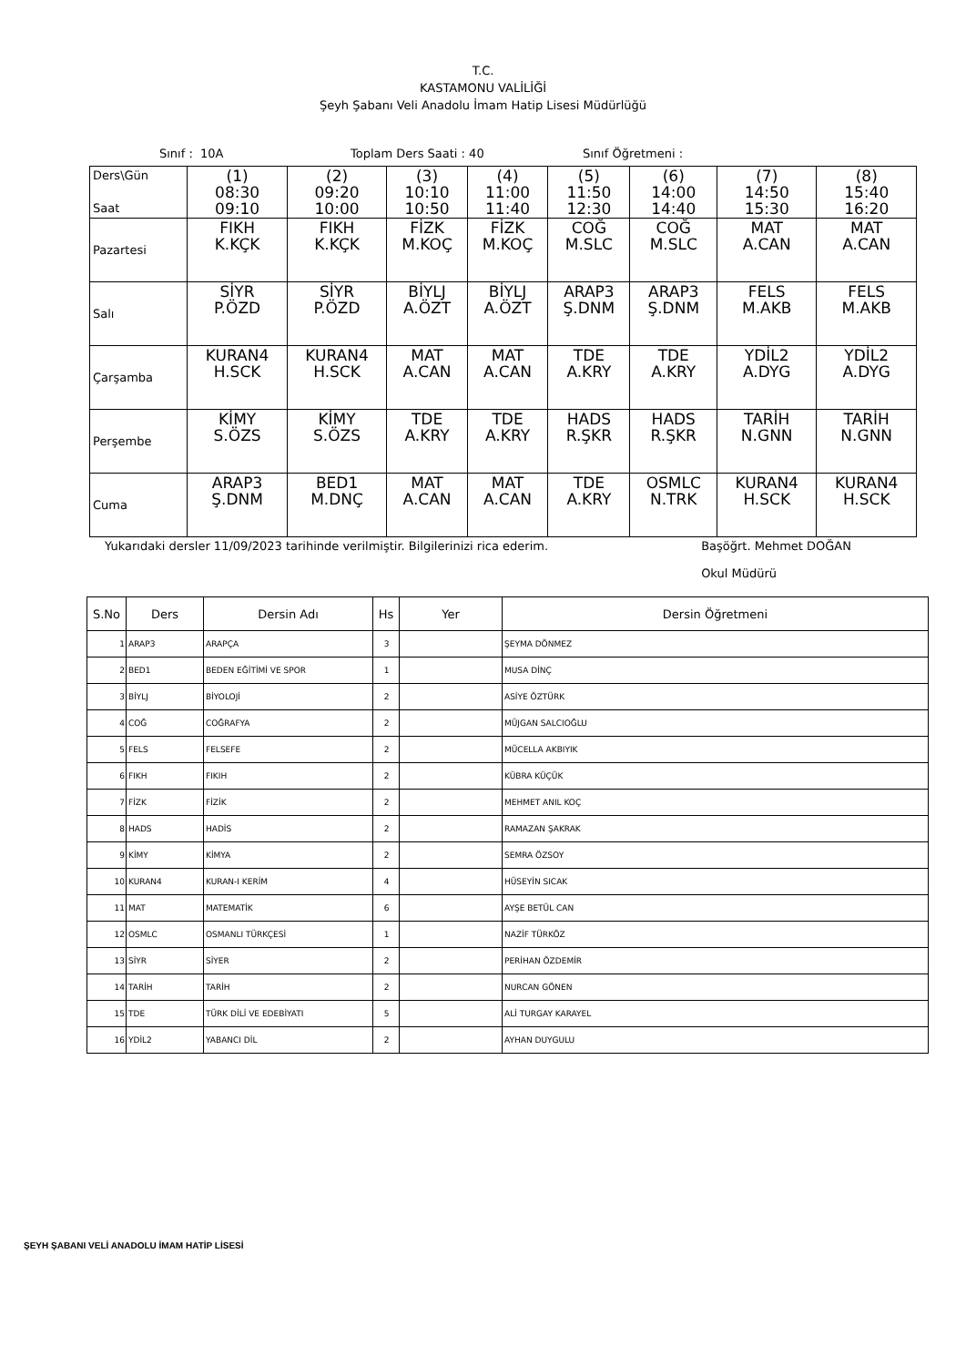T.C.
KASTAMONU VALİLİĞİ
Şeyh Şabanı Veli Anadolu İmam Hatip Lisesi Müdürlüğü
Sınıf : 10A Toplam Ders Saati : 40 Sınıf Öğretmeni :
| Ders\Gün Saat | (1) 08:30 09:10 | (2) 09:20 10:00 | (3) 10:10 10:50 | (4) 11:00 11:40 | (5) 11:50 12:30 | (6) 14:00 14:40 | (7) 14:50 15:30 | (8) 15:40 16:20 |
| Pazartesi | FIKH K.KÇK | FIKH K.KÇK | FİZK M.KOÇ | FİZK M.KOÇ | COĞ M.SLC | COĞ M.SLC | MAT A.CAN | MAT A.CAN |
| Salı | SİYR P.ÖZD | SİYR P.ÖZD | BİYLJ A.ÖZT | BİYLJ A.ÖZT | ARAP3 Ş.DNM | ARAP3 Ş.DNM | FELS M.AKB | FELS M.AKB |
| Çarşamba | KURAN4 H.SCK | KURAN4 H.SCK | MAT A.CAN | MAT A.CAN | TDE A.KRY | TDE A.KRY | YDİL2 A.DYG | YDİL2 A.DYG |
| Perşembe | KİMY S.ÖZS | KİMY S.ÖZS | TDE A.KRY | TDE A.KRY | HADS R.ŞKR | HADS R.ŞKR | TARİH N.GNN | TARİH N.GNN |
| Cuma | ARAP3 Ş.DNM | BED1 M.DNÇ | MAT A.CAN | MAT A.CAN | TDE A.KRY | OSMLC N.TRK | KURAN4 H.SCK | KURAN4 H.SCK |
Yukarıdaki dersler 11/09/2023 tarihinde verilmiştir. Bilgilerinizi rica ederim. Başöğrt. Mehmet DOĞAN
Okul Müdürü
| S.No | Ders | Dersin Adı | Hs | Yer | Dersin Öğretmeni |
| --- | --- | --- | --- | --- | --- |
| 1 | ARAP3 | ARAPÇA | 3 | | ŞEYMA DÖNMEZ |
| 2 | BED1 | BEDEN EĞİTİMİ VE SPOR | 1 | | MUSA DİNÇ |
| 3 | BİYLJ | BİYOLOJİ | 2 | | ASİYE ÖZTÜRK |
| 4 | COĞ | COĞRAFYA | 2 | | MÜJGAN SALCIOĞLU |
| 5 | FELS | FELSEFE | 2 | | MÜCELLA AKBIYIK |
| 6 | FIKH | FIKIH | 2 | | KÜBRA KÜÇÜK |
| 7 | FİZK | FİZİK | 2 | | MEHMET ANIL KOÇ |
| 8 | HADS | HADİS | 2 | | RAMAZAN ŞAKRAK |
| 9 | KİMY | KİMYA | 2 | | SEMRA ÖZSOY |
| 10 | KURAN4 | KURAN-I KERİM | 4 | | HÜSEYİN SICAK |
| 11 | MAT | MATEMATİK | 6 | | AYŞE BETÜL CAN |
| 12 | OSMLC | OSMANLI TÜRKÇESİ | 1 | | NAZİF TÜRKÖZ |
| 13 | SİYR | SİYER | 2 | | PERİHAN ÖZDEMİR |
| 14 | TARİH | TARİH | 2 | | NURCAN GÖNEN |
| 15 | TDE | TÜRK DİLİ VE EDEBİYATI | 5 | | ALİ TURGAY KARAYEL |
| 16 | YDİL2 | YABANCI DİL | 2 | | AYHAN DUYGULU |
ŞEYH ŞABANI VELİ ANADOLU İMAM HATİP LİSESİ